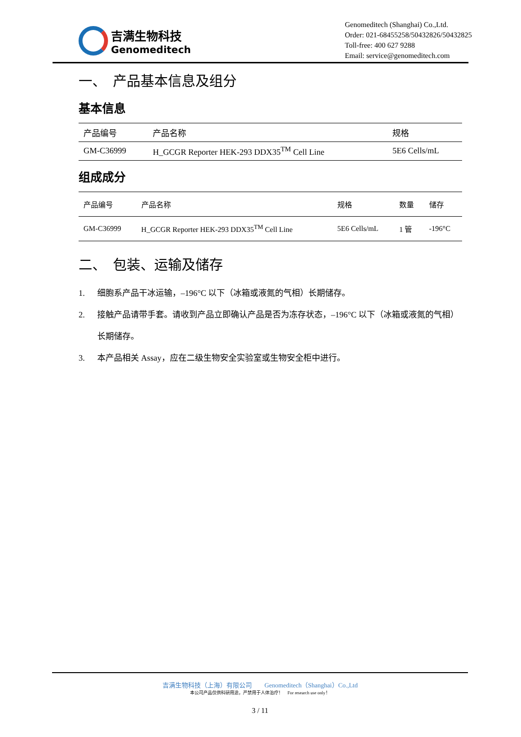吉满生物科技
Genomeditech
Genomeditech (Shanghai) Co.,Ltd.
Order: 021-68455258/50432826/50432825
Toll-free: 400 627 9288
Email: service@genomeditech.com
一、　产品基本信息及组分
基本信息
| 产品编号 | 产品名称 | 规格 |
| --- | --- | --- |
| GM-C36999 | H_GCGR Reporter HEK-293 DDX35<sup>TM</sup> Cell Line | 5E6 Cells/mL |
组成成分
| 产品编号 | 产品名称 | 规格 | 数量 | 储存 |
| --- | --- | --- | --- | --- |
| GM-C36999 | H_GCGR Reporter HEK-293 DDX35<sup>TM</sup> Cell Line | 5E6 Cells/mL | 1 管 | -196°C |
二、　包装、运输及储存
1. 细胞系产品干冰运输，–196°C 以下（冰箱或液氮的气相）长期储存。
2. 接触产品请带手套。请收到产品立即确认产品是否为冻存状态，–196°C 以下（冰箱或液氮的气相）长期储存。
3. 本产品相关 Assay，应在二级生物安全实验室或生物安全柜中进行。
吉满生物科技（上海）有限公司　　Genomeditech（Shanghai）Co.,Ltd
本公司产品仅供科研用途，严禁用于人体治疗！　For research use only！
3 / 11